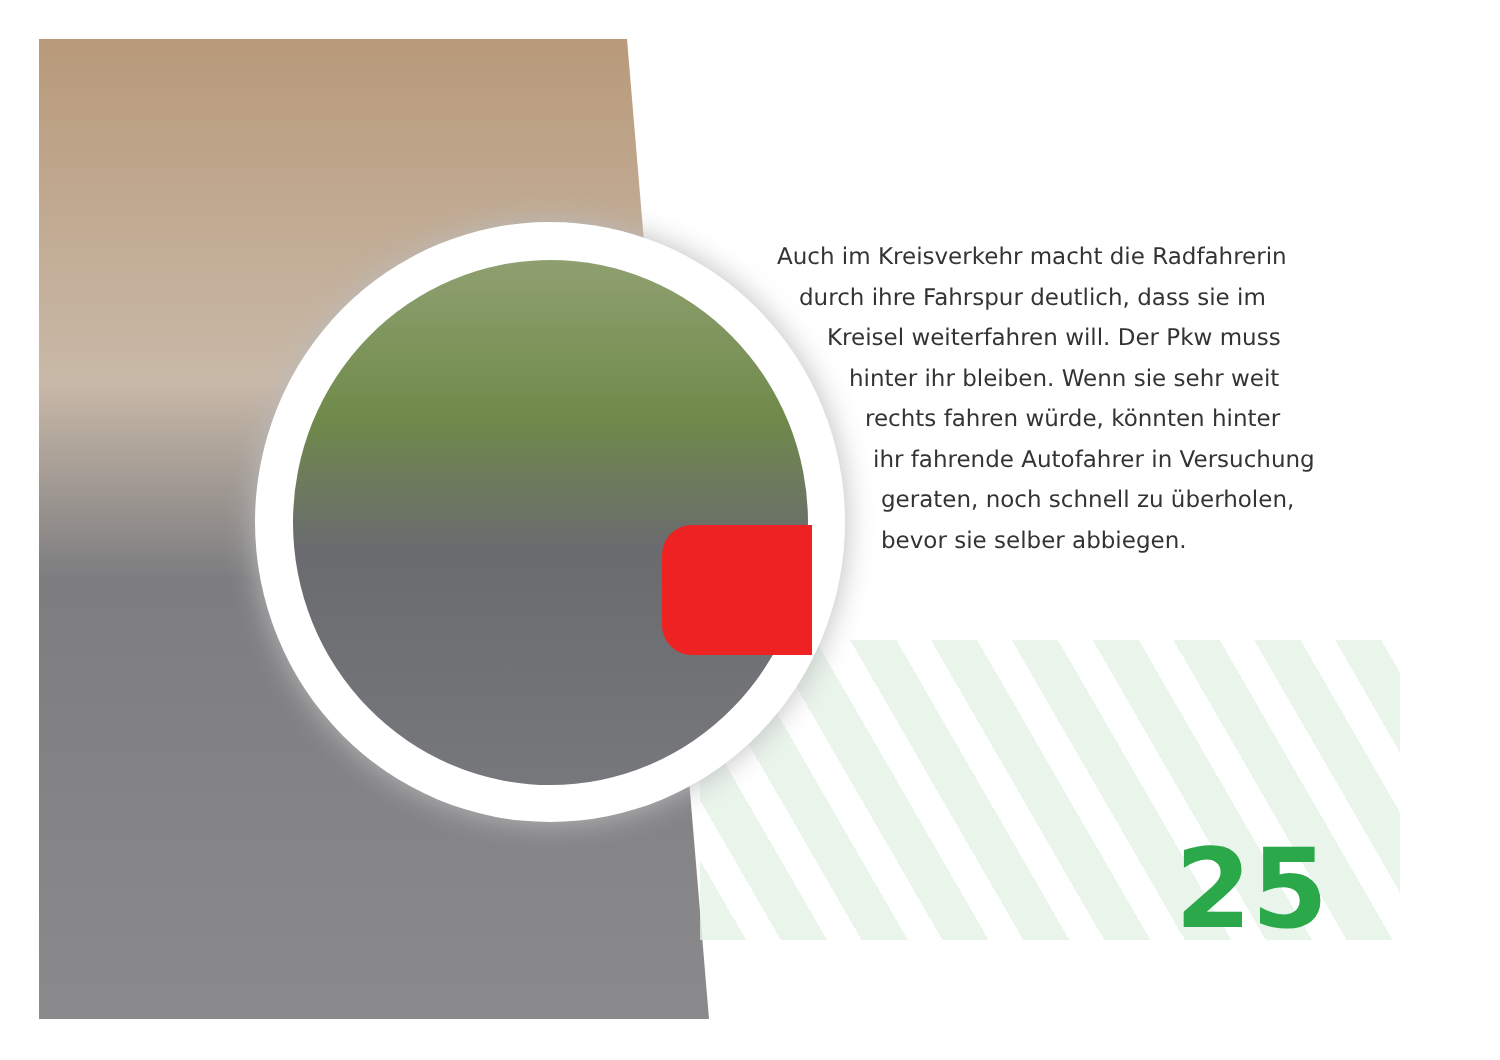Auch im Kreisverkehr macht die Radfahrerin
durch ihre Fahrspur deutlich, dass sie im
Kreisel weiterfahren will. Der Pkw muss
hinter ihr bleiben. Wenn sie sehr weit
rechts fahren würde, könnten hinter
ihr fahrende Autofahrer in Versuchung
geraten, noch schnell zu überholen,
bevor sie selber abbiegen.
25